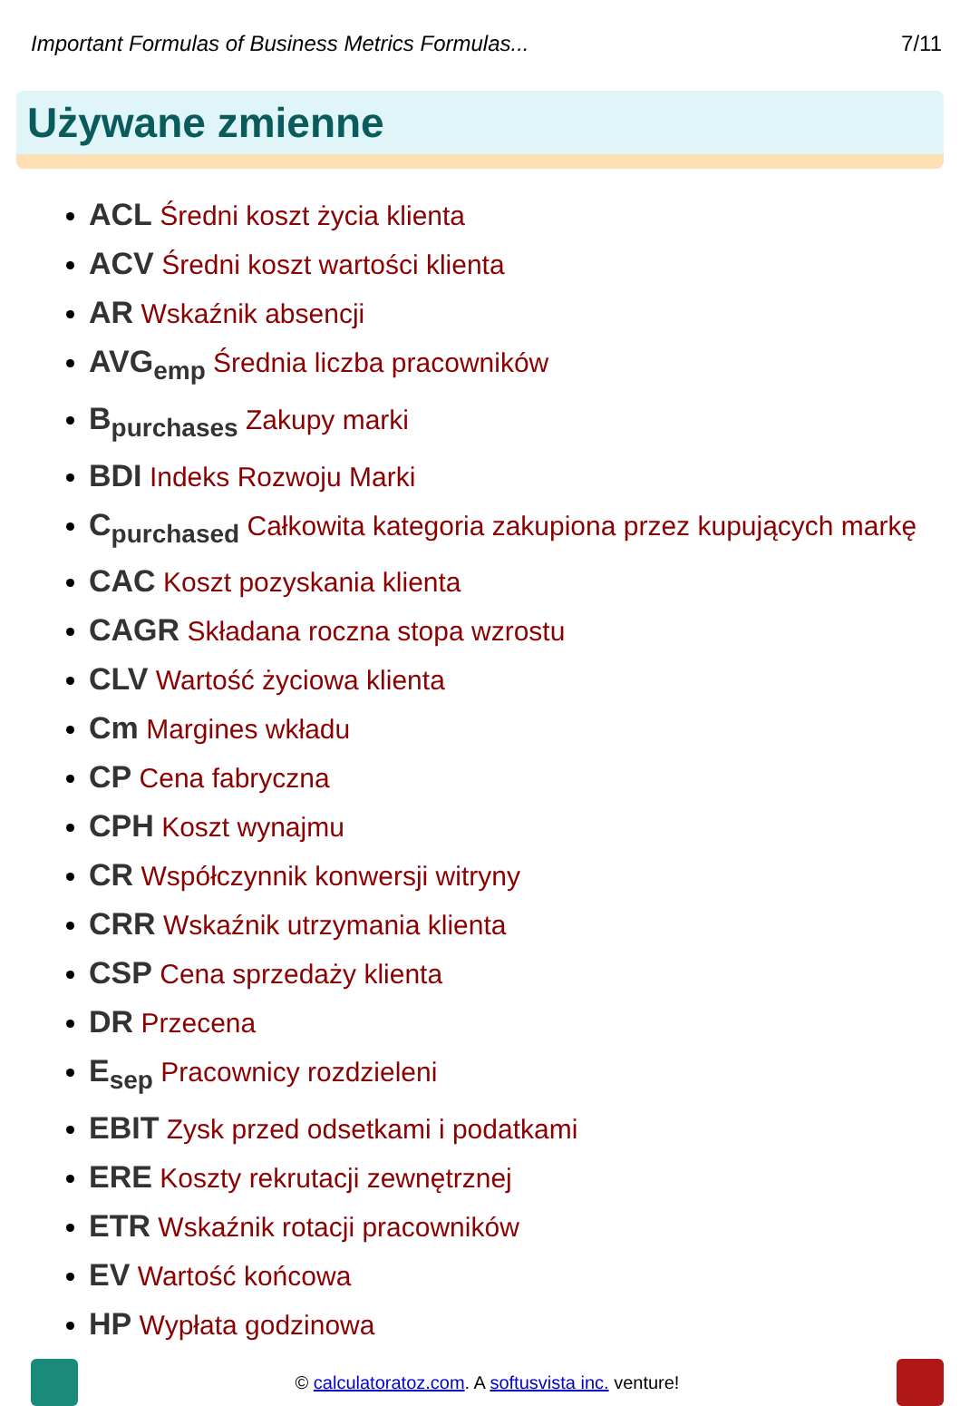Important Formulas of Business Metrics Formulas... 7/11
Używane zmienne
ACL Średni koszt życia klienta
ACV Średni koszt wartości klienta
AR Wskaźnik absencji
AVG<sub>emp</sub> Średnia liczba pracowników
B<sub>purchases</sub> Zakupy marki
BDI Indeks Rozwoju Marki
C<sub>purchased</sub> Całkowita kategoria zakupiona przez kupujących markę
CAC Koszt pozyskania klienta
CAGR Składana roczna stopa wzrostu
CLV Wartość życiowa klienta
Cm Margines wkładu
CP Cena fabryczna
CPH Koszt wynajmu
CR Współczynnik konwersji witryny
CRR Wskaźnik utrzymania klienta
CSP Cena sprzedaży klienta
DR Przecena
E<sub>sep</sub> Pracownicy rozdzieleni
EBIT Zysk przed odsetkami i podatkami
ERE Koszty rekrutacji zewnętrznej
ETR Wskaźnik rotacji pracowników
EV Wartość końcowa
HP Wypłata godzinowa
© calculatoratoz.com. A softusvista inc. venture!